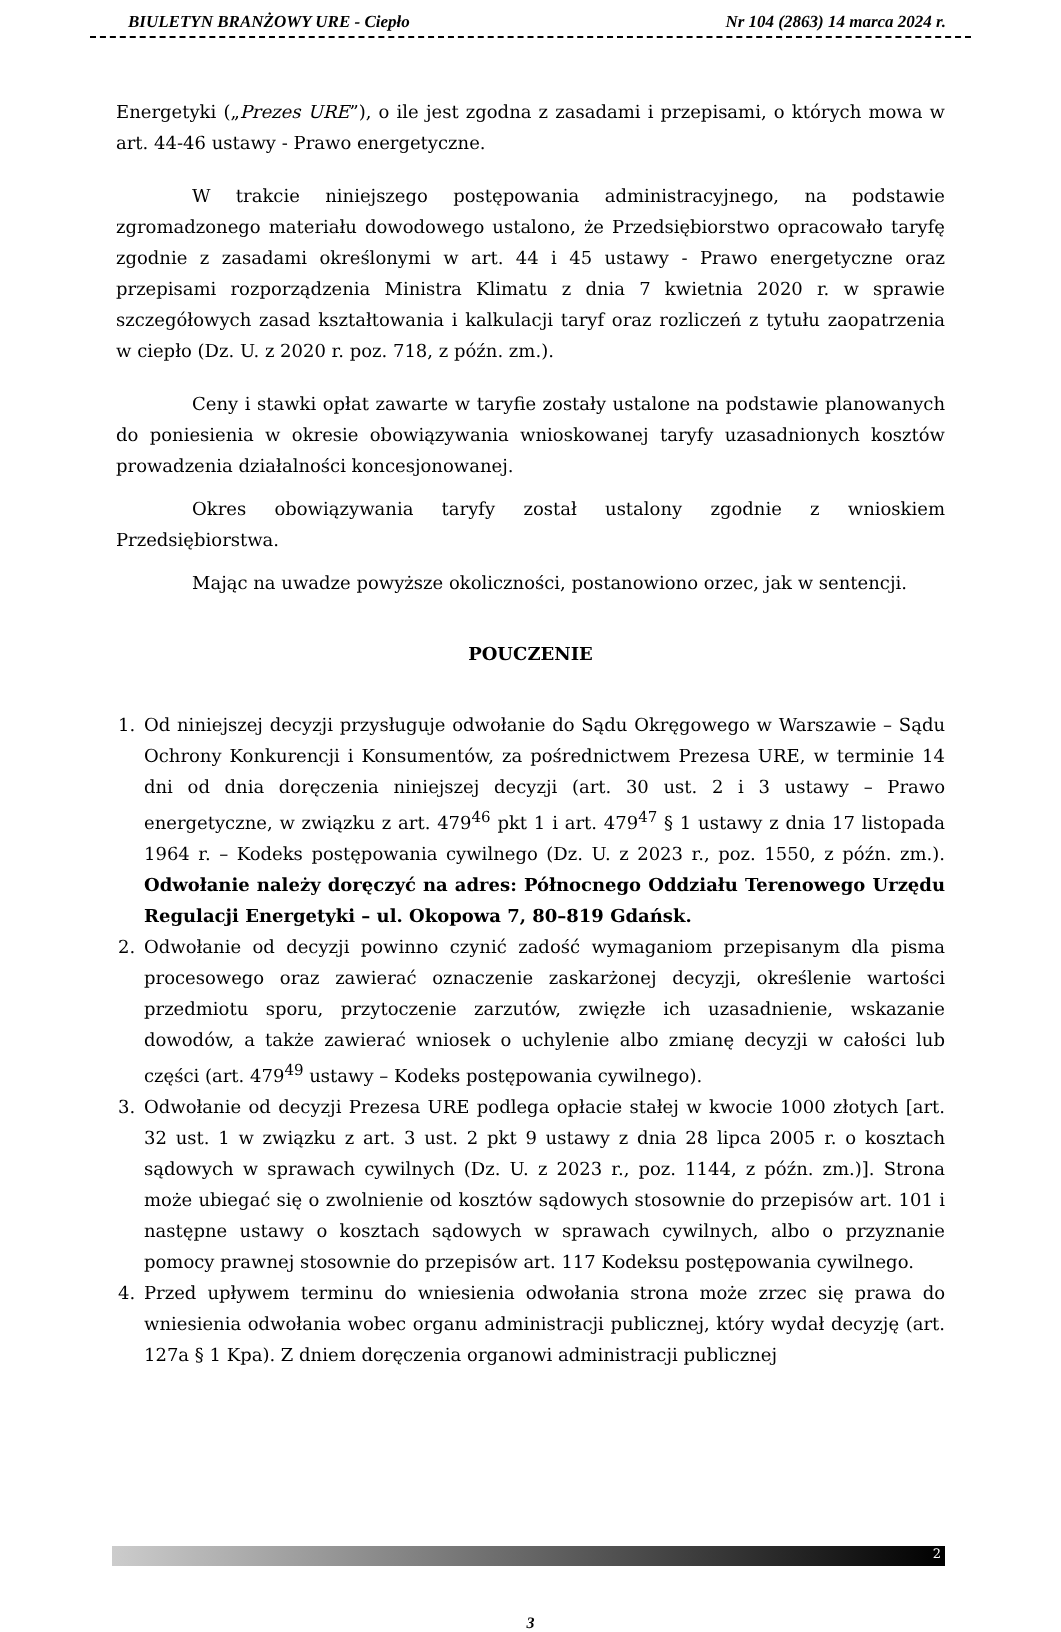BIULETYN BRANŻOWY URE - Ciepło Nr 104 (2863) 14 marca 2024 r.
Energetyki („Prezes URE”), o ile jest zgodna z zasadami i przepisami, o których mowa w art. 44-46 ustawy - Prawo energetyczne.
W trakcie niniejszego postępowania administracyjnego, na podstawie zgromadzonego materiału dowodowego ustalono, że Przedsiębiorstwo opracowało taryfę zgodnie z zasadami określonymi w art. 44 i 45 ustawy - Prawo energetyczne oraz przepisami rozporządzenia Ministra Klimatu z dnia 7 kwietnia 2020 r. w sprawie szczegółowych zasad kształtowania i kalkulacji taryf oraz rozliczeń z tytułu zaopatrzenia w ciepło (Dz. U. z 2020 r. poz. 718, z późn. zm.).
Ceny i stawki opłat zawarte w taryfie zostały ustalone na podstawie planowanych do poniesienia w okresie obowiązywania wnioskowanej taryfy uzasadnionych kosztów prowadzenia działalności koncesjonowanej.
Okres obowiązywania taryfy został ustalony zgodnie z wnioskiem Przedsiębiorstwa.
Mając na uwadze powyższe okoliczności, postanowiono orzec, jak w sentencji.
POUCZENIE
1. Od niniejszej decyzji przysługuje odwołanie do Sądu Okręgowego w Warszawie – Sądu Ochrony Konkurencji i Konsumentów, za pośrednictwem Prezesa URE, w terminie 14 dni od dnia doręczenia niniejszej decyzji (art. 30 ust. 2 i 3 ustawy – Prawo energetyczne, w związku z art. 479<sup>46</sup> pkt 1 i art. 479<sup>47</sup> § 1 ustawy z dnia 17 listopada 1964 r. – Kodeks postępowania cywilnego (Dz. U. z 2023 r., poz. 1550, z późn. zm.). Odwołanie należy doręczyć na adres: Północnego Oddziału Terenowego Urzędu Regulacji Energetyki – ul. Okopowa 7, 80–819 Gdańsk.
2. Odwołanie od decyzji powinno czynić zadość wymaganiom przepisanym dla pisma procesowego oraz zawierać oznaczenie zaskarżonej decyzji, określenie wartości przedmiotu sporu, przytoczenie zarzutów, zwięzłe ich uzasadnienie, wskazanie dowodów, a także zawierać wniosek o uchylenie albo zmianę decyzji w całości lub części (art. 479<sup>49</sup> ustawy – Kodeks postępowania cywilnego).
3. Odwołanie od decyzji Prezesa URE podlega opłacie stałej w kwocie 1000 złotych [art. 32 ust. 1 w związku z art. 3 ust. 2 pkt 9 ustawy z dnia 28 lipca 2005 r. o kosztach sądowych w sprawach cywilnych (Dz. U. z 2023 r., poz. 1144, z późn. zm.)]. Strona może ubiegać się o zwolnienie od kosztów sądowych stosownie do przepisów art. 101 i następne ustawy o kosztach sądowych w sprawach cywilnych, albo o przyznanie pomocy prawnej stosownie do przepisów art. 117 Kodeksu postępowania cywilnego.
4. Przed upływem terminu do wniesienia odwołania strona może zrzec się prawa do wniesienia odwołania wobec organu administracji publicznej, który wydał decyzję (art. 127a § 1 Kpa). Z dniem doręczenia organowi administracji publicznej
2
3